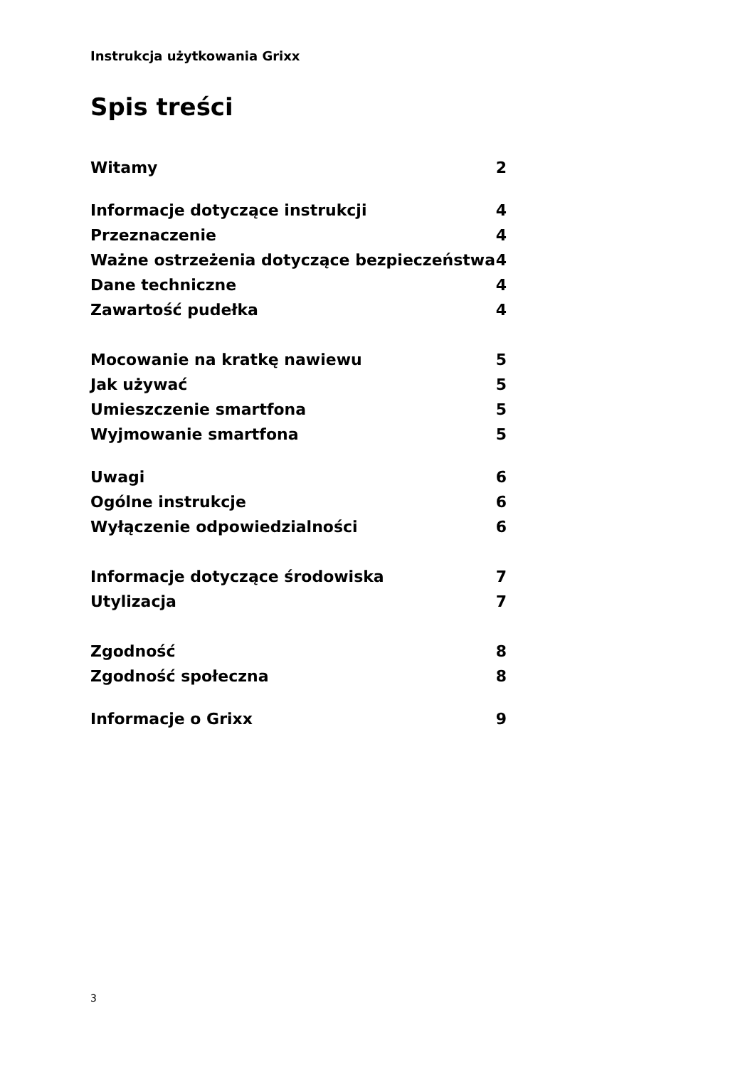Instrukcja użytkowania Grixx
Spis treści
Witamy 2
Informacje dotyczące instrukcji 4
Przeznaczenie 4
Ważne ostrzeżenia dotyczące bezpieczeństwa 4
Dane techniczne 4
Zawartość pudełka 4
Mocowanie na kratkę nawiewu 5
Jak używać 5
Umieszczenie smartfona 5
Wyjmowanie smartfona 5
Uwagi 6
Ogólne instrukcje 6
Wyłączenie odpowiedzialności 6
Informacje dotyczące środowiska 7
Utylizacja 7
Zgodność 8
Zgodność społeczna 8
Informacje o Grixx 9
3